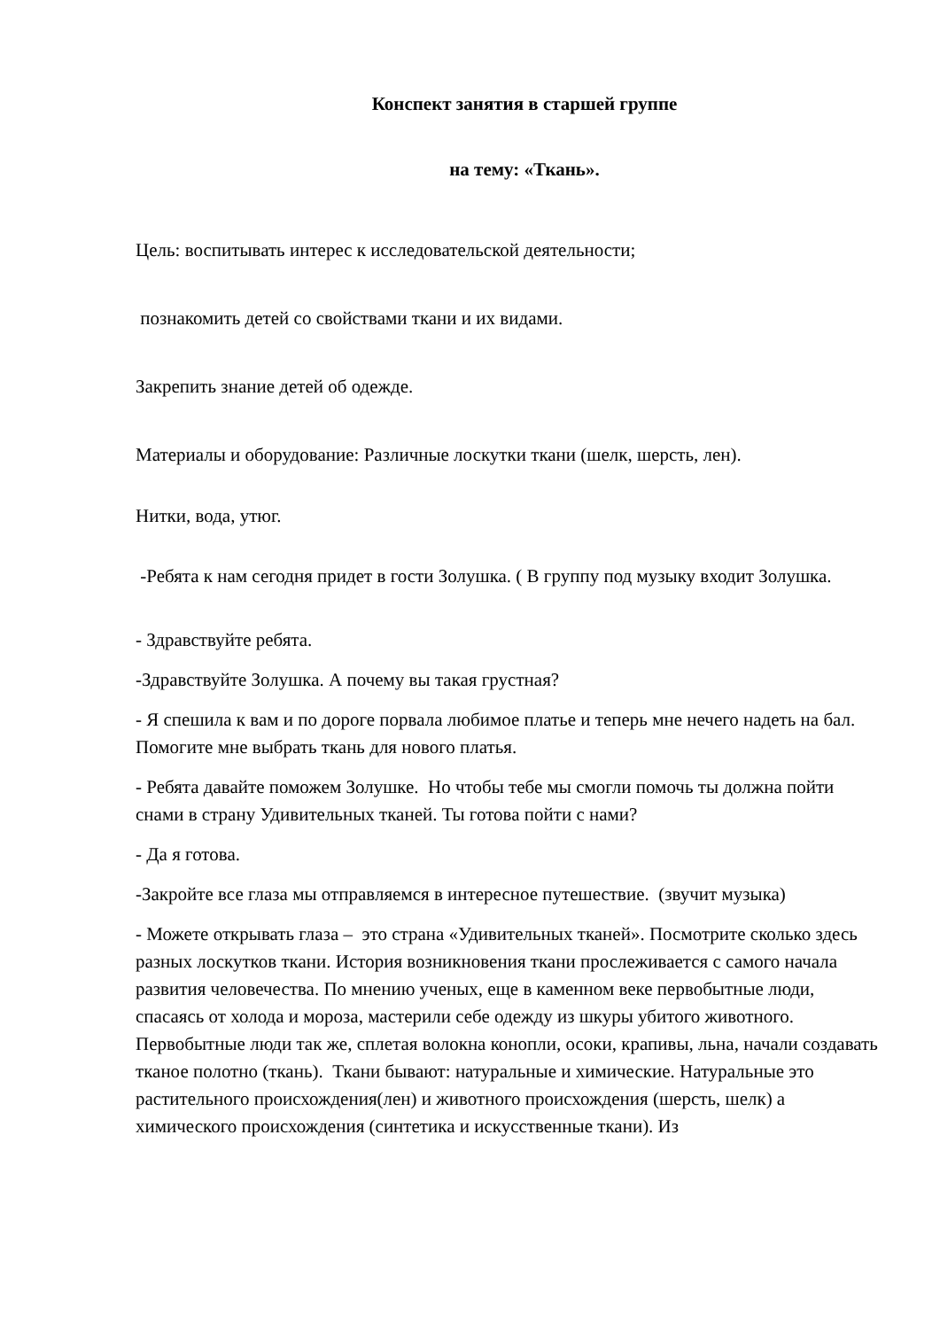Конспект занятия в старшей группе
на тему: «Ткань».
Цель: воспитывать интерес к исследовательской деятельности;
познакомить детей со свойствами ткани и их видами.
Закрепить знание детей об одежде.
Материалы и оборудование: Различные лоскутки ткани (шелк, шерсть, лен).
Нитки, вода, утюг.
-Ребята к нам сегодня придет в гости Золушка. ( В группу под музыку входит Золушка.
- Здравствуйте ребята.
-Здравствуйте Золушка. А почему вы такая грустная?
- Я спешила к вам и по дороге порвала любимое платье и теперь мне нечего надеть на бал. Помогите мне выбрать ткань для нового платья.
- Ребята давайте поможем Золушке. Но чтобы тебе мы смогли помочь ты должна пойти снами в страну Удивительных тканей. Ты готова пойти с нами?
- Да я готова.
-Закройте все глаза мы отправляемся в интересное путешествие. (звучит музыка)
- Можете открывать глаза – это страна «Удивительных тканей». Посмотрите сколько здесь разных лоскутков ткани. История возникновения ткани прослеживается с самого начала развития человечества. По мнению ученых, еще в каменном веке первобытные люди, спасаясь от холода и мороза, мастерили себе одежду из шкуры убитого животного. Первобытные люди так же, сплетая волокна конопли, осоки, крапивы, льна, начали создавать тканое полотно (ткань). Ткани бывают: натуральные и химические. Натуральные это растительного происхождения(лен) и животного происхождения (шерсть, шелк) а химического происхождения (синтетика и искусственные ткани). Из